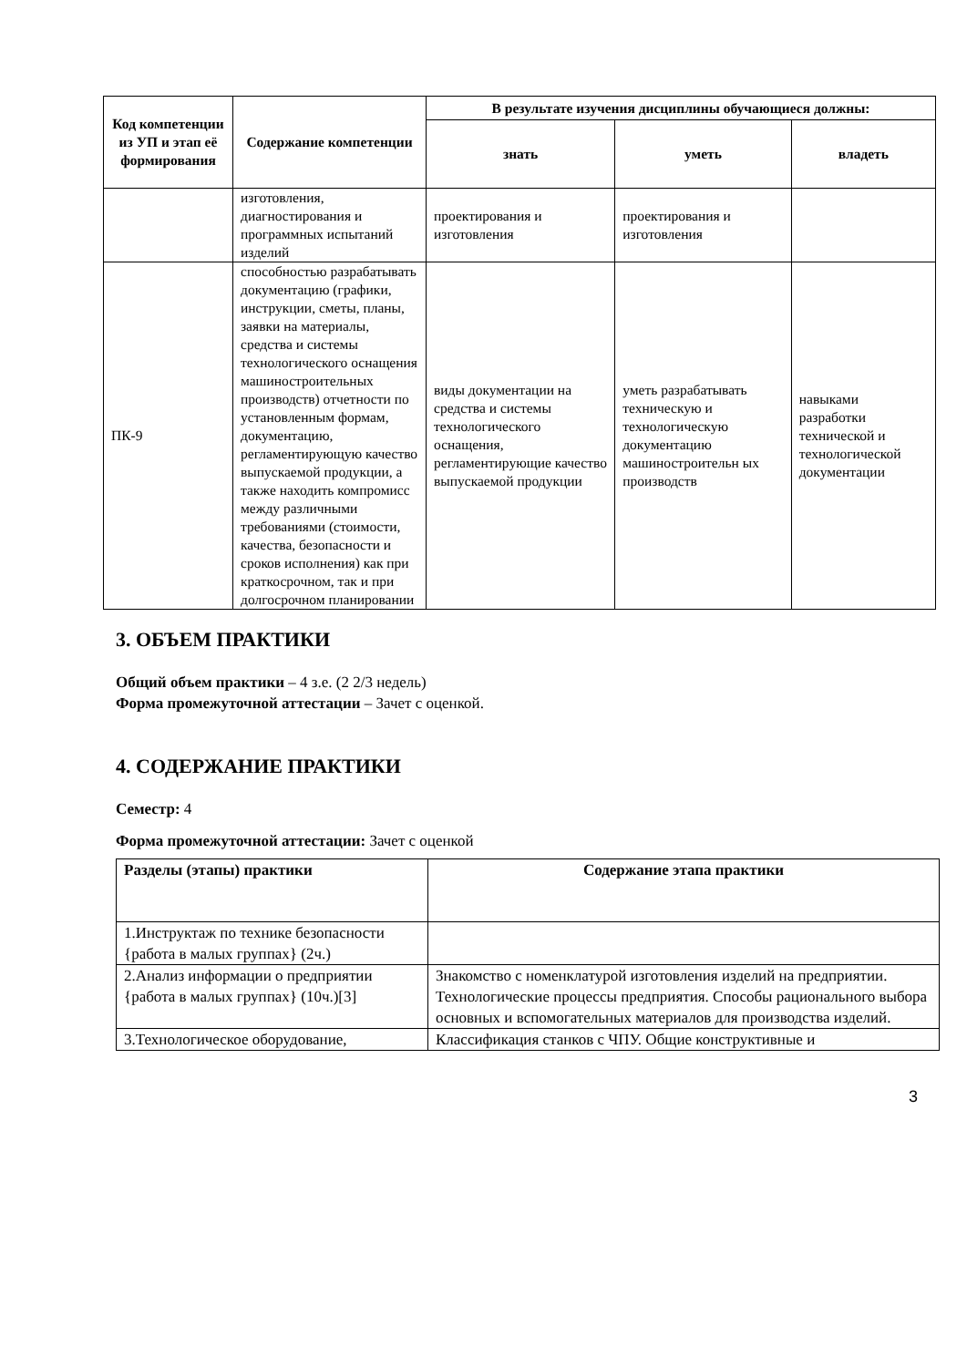| Код компетенции из УП и этап её формирования | Содержание компетенции | В результате изучения дисциплины обучающиеся должны: | | |
| --- | --- | --- | --- | --- |
| | | знать | уметь | владеть |
| | изготовления, диагностирования и программных испытаний изделий | проектирования и изготовления | проектирования и изготовления | |
| ПК-9 | способностью разрабатывать документацию (графики, инструкции, сметы, планы, заявки на материалы, средства и системы технологического оснащения машиностроительных производств) отчетности по установленным формам, документацию, регламентирующую качество выпускаемой продукции, а также находить компромисс между различными требованиями (стоимости, качества, безопасности и сроков исполнения) как при краткосрочном, так и при долгосрочном планировании | виды документации на средства и системы технологического оснащения, регламентирующие качество выпускаемой продукции | уметь разрабатывать техническую и технологическую документацию машиностроительн ых производств | навыками разработки технической и технологической документации |
3. ОБЪЕМ ПРАКТИКИ
Общий объем практики – 4 з.е. (2 2/3 недель)
Форма промежуточной аттестации – Зачет с оценкой.
4. СОДЕРЖАНИЕ ПРАКТИКИ
Семестр: 4
Форма промежуточной аттестации: Зачет с оценкой
| Разделы (этапы) практики | Содержание этапа практики |
| --- | --- |
| 1.Инструктаж по технике безопасности {работа в малых группах} (2ч.) | |
| 2.Анализ информации о предприятии {работа в малых группах} (10ч.)[3] | Знакомство с номенклатурой изготовления изделий на предприятии. Технологические процессы предприятия. Способы рационального выбора основных и вспомогательных материалов для производства изделий. |
| 3.Технологическое оборудование, | Классификация станков с ЧПУ. Общие конструктивные и |
3